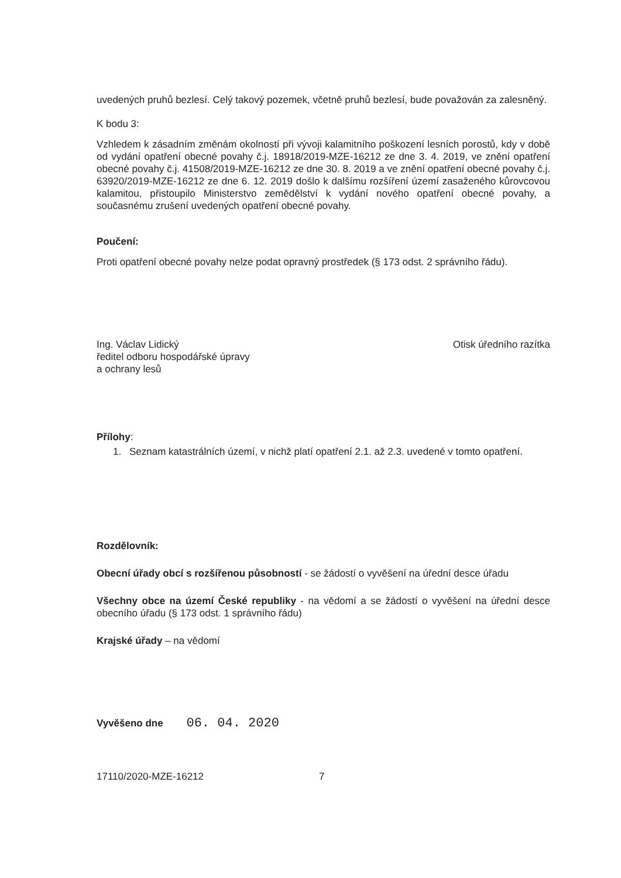uvedených pruhů bezlesí. Celý takový pozemek, včetně pruhů bezlesí, bude považován za zalesněný.
K bodu 3:
Vzhledem k zásadním změnám okolností při vývoji kalamitního poškození lesních porostů, kdy v době od vydání opatření obecné povahy č.j. 18918/2019-MZE-16212 ze dne 3. 4. 2019, ve znění opatření obecné povahy č.j. 41508/2019-MZE-16212 ze dne 30. 8. 2019 a ve znění opatření obecné povahy č.j. 63920/2019-MZE-16212 ze dne 6. 12. 2019 došlo k dalšímu rozšíření území zasaženého kůrovcovou kalamitou, přistoupilo Ministerstvo zemědělství k vydání nového opatření obecné povahy, a současnému zrušení uvedených opatření obecné povahy.
Poučení:
Proti opatření obecné povahy nelze podat opravný prostředek (§ 173 odst. 2 správního řádu).
Ing. Václav Lidický
ředitel odboru hospodářské úpravy
a ochrany lesů
Otisk úředního razítka
Přílohy:
1. Seznam katastrálních území, v nichž platí opatření 2.1. až 2.3. uvedené v tomto opatření.
Rozdělovník:
Obecní úřady obcí s rozšířenou působností - se žádostí o vyvěšení na úřední desce úřadu
Všechny obce na území České republiky - na vědomí a se žádostí o vyvěšení na úřední desce obecního úřadu (§ 173 odst. 1 správního řádu)
Krajské úřady – na vědomí
Vyvěšeno dne 06. 04. 2020
17110/2020-MZE-16212 7